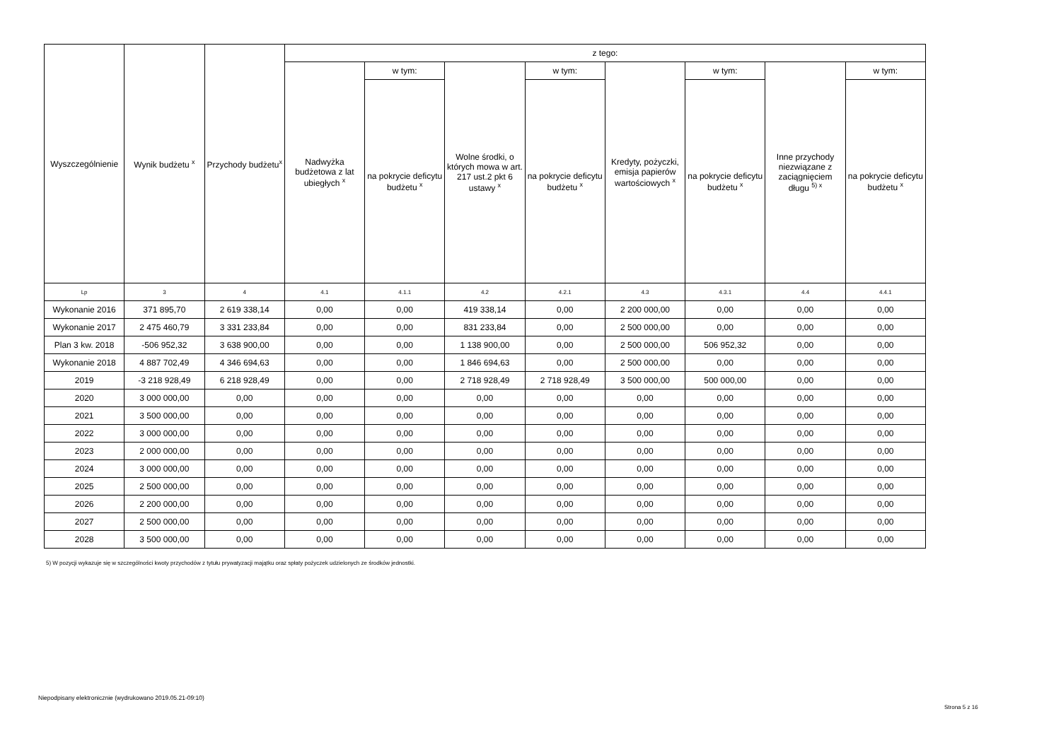| Wyszczególnienie | Wynik budżetu <sup>x</sup> | Przychody budżetu<sup>x</sup> | z tego: | | | | | | | |
| --- | --- | --- | --- | --- | --- | --- | --- | --- | --- | --- |
| | | | Nadwyżka budżetowa z lat ubiegłych <sup>x</sup> | w tym: | Wolne środki, o których mowa w art. 217 ust.2 pkt 6 ustawy <sup>x</sup> | w tym: | Kredyty, pożyczki, emisja papierów wartościowych <sup>x</sup> | w tym: | Inne przychody niezwiązane z zaciągnięciem długu <sup>5) x</sup> | w tym: |
| | | | | na pokrycie deficytu budżetu <sup>x</sup> | | na pokrycie deficytu budżetu <sup>x</sup> | | na pokrycie deficytu budżetu <sup>x</sup> | | na pokrycie deficytu budżetu <sup>x</sup> |
| Lp | 3 | 4 | 4.1 | 4.1.1 | 4.2 | 4.2.1 | 4.3 | 4.3.1 | 4.4 | 4.4.1 |
| Wykonanie 2016 | 371 895,70 | 2 619 338,14 | 0,00 | 0,00 | 419 338,14 | 0,00 | 2 200 000,00 | 0,00 | 0,00 | 0,00 |
| Wykonanie 2017 | 2 475 460,79 | 3 331 233,84 | 0,00 | 0,00 | 831 233,84 | 0,00 | 2 500 000,00 | 0,00 | 0,00 | 0,00 |
| Plan 3 kw. 2018 | -506 952,32 | 3 638 900,00 | 0,00 | 0,00 | 1 138 900,00 | 0,00 | 2 500 000,00 | 506 952,32 | 0,00 | 0,00 |
| Wykonanie 2018 | 4 887 702,49 | 4 346 694,63 | 0,00 | 0,00 | 1 846 694,63 | 0,00 | 2 500 000,00 | 0,00 | 0,00 | 0,00 |
| 2019 | -3 218 928,49 | 6 218 928,49 | 0,00 | 0,00 | 2 718 928,49 | 2 718 928,49 | 3 500 000,00 | 500 000,00 | 0,00 | 0,00 |
| 2020 | 3 000 000,00 | 0,00 | 0,00 | 0,00 | 0,00 | 0,00 | 0,00 | 0,00 | 0,00 | 0,00 |
| 2021 | 3 500 000,00 | 0,00 | 0,00 | 0,00 | 0,00 | 0,00 | 0,00 | 0,00 | 0,00 | 0,00 |
| 2022 | 3 000 000,00 | 0,00 | 0,00 | 0,00 | 0,00 | 0,00 | 0,00 | 0,00 | 0,00 | 0,00 |
| 2023 | 2 000 000,00 | 0,00 | 0,00 | 0,00 | 0,00 | 0,00 | 0,00 | 0,00 | 0,00 | 0,00 |
| 2024 | 3 000 000,00 | 0,00 | 0,00 | 0,00 | 0,00 | 0,00 | 0,00 | 0,00 | 0,00 | 0,00 |
| 2025 | 2 500 000,00 | 0,00 | 0,00 | 0,00 | 0,00 | 0,00 | 0,00 | 0,00 | 0,00 | 0,00 |
| 2026 | 2 200 000,00 | 0,00 | 0,00 | 0,00 | 0,00 | 0,00 | 0,00 | 0,00 | 0,00 | 0,00 |
| 2027 | 2 500 000,00 | 0,00 | 0,00 | 0,00 | 0,00 | 0,00 | 0,00 | 0,00 | 0,00 | 0,00 |
| 2028 | 3 500 000,00 | 0,00 | 0,00 | 0,00 | 0,00 | 0,00 | 0,00 | 0,00 | 0,00 | 0,00 |
5) W pozycji wykazuje się w szczególności kwoty przychodów z tytułu prywatyzacji majątku oraz spłaty pożyczek udzielonych ze środków jednostki.
Niepodpisany elektronicznie (wydrukowano 2019.05.21-09:10)
Strona 5 z 16